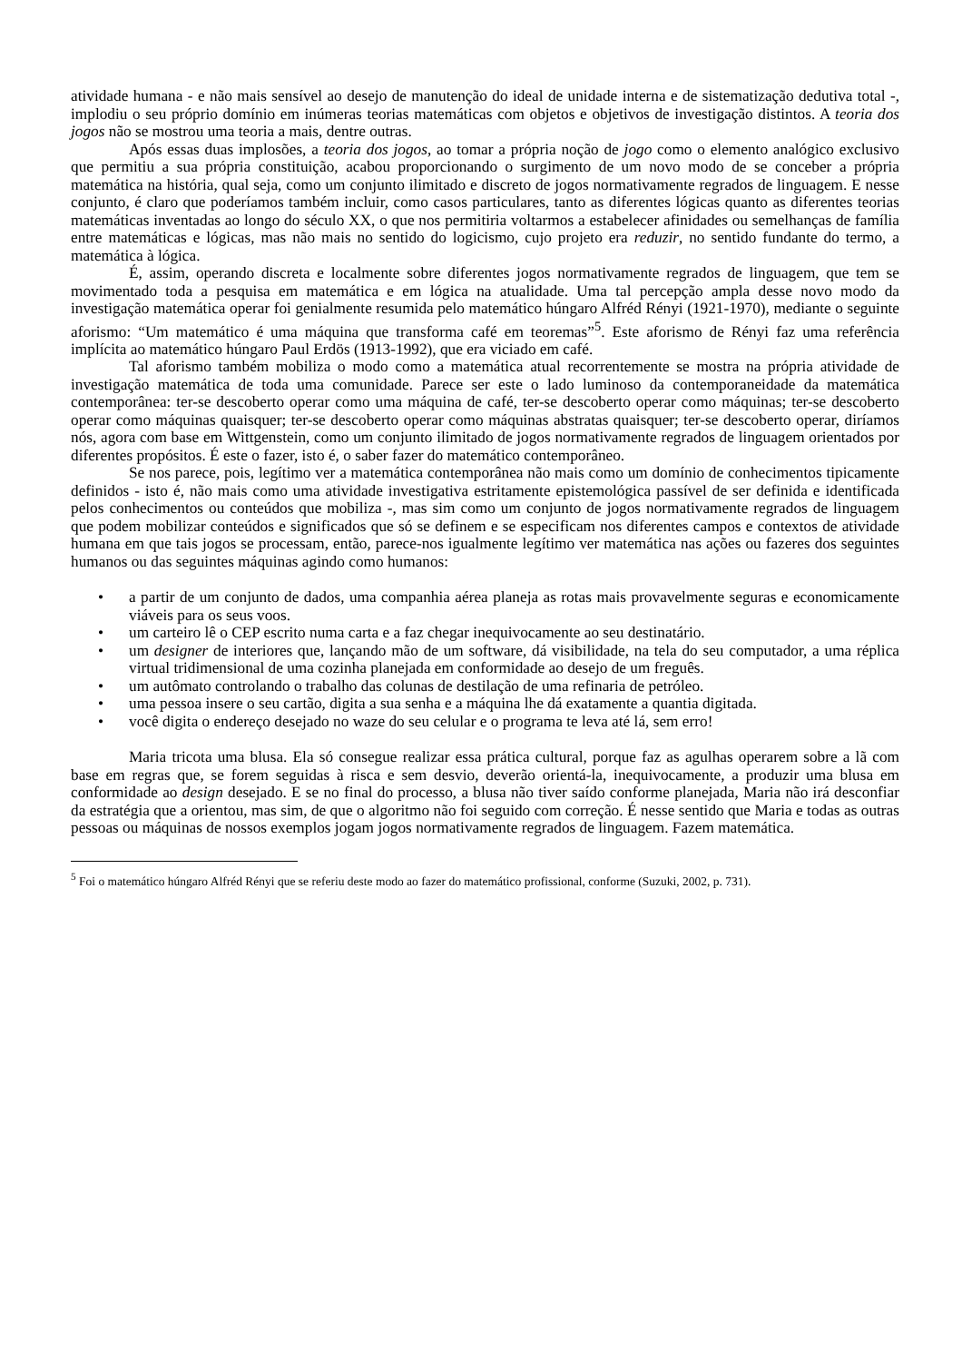atividade humana - e não mais sensível ao desejo de manutenção do ideal de unidade interna e de sistematização dedutiva total -, implodiu o seu próprio domínio em inúmeras teorias matemáticas com objetos e objetivos de investigação distintos. A teoria dos jogos não se mostrou uma teoria a mais, dentre outras.
Após essas duas implosões, a teoria dos jogos, ao tomar a própria noção de jogo como o elemento analógico exclusivo que permitiu a sua própria constituição, acabou proporcionando o surgimento de um novo modo de se conceber a própria matemática na história, qual seja, como um conjunto ilimitado e discreto de jogos normativamente regrados de linguagem. E nesse conjunto, é claro que poderíamos também incluir, como casos particulares, tanto as diferentes lógicas quanto as diferentes teorias matemáticas inventadas ao longo do século XX, o que nos permitiria voltarmos a estabelecer afinidades ou semelhanças de família entre matemáticas e lógicas, mas não mais no sentido do logicismo, cujo projeto era reduzir, no sentido fundante do termo, a matemática à lógica.
É, assim, operando discreta e localmente sobre diferentes jogos normativamente regrados de linguagem, que tem se movimentado toda a pesquisa em matemática e em lógica na atualidade. Uma tal percepção ampla desse novo modo da investigação matemática operar foi genialmente resumida pelo matemático húngaro Alfréd Rényi (1921-1970), mediante o seguinte aforismo: “Um matemático é uma máquina que transforma café em teoremas”<sup>5</sup>. Este aforismo de Rényi faz uma referência implícita ao matemático húngaro Paul Erdös (1913-1992), que era viciado em café.
Tal aforismo também mobiliza o modo como a matemática atual recorrentemente se mostra na própria atividade de investigação matemática de toda uma comunidade. Parece ser este o lado luminoso da contemporaneidade da matemática contemporânea: ter-se descoberto operar como uma máquina de café, ter-se descoberto operar como máquinas; ter-se descoberto operar como máquinas quaisquer; ter-se descoberto operar como máquinas abstratas quaisquer; ter-se descoberto operar, diríamos nós, agora com base em Wittgenstein, como um conjunto ilimitado de jogos normativamente regrados de linguagem orientados por diferentes propósitos. É este o fazer, isto é, o saber fazer do matemático contemporâneo.
Se nos parece, pois, legítimo ver a matemática contemporânea não mais como um domínio de conhecimentos tipicamente definidos - isto é, não mais como uma atividade investigativa estritamente epistemológica passível de ser definida e identificada pelos conhecimentos ou conteúdos que mobiliza -, mas sim como um conjunto de jogos normativamente regrados de linguagem que podem mobilizar conteúdos e significados que só se definem e se especificam nos diferentes campos e contextos de atividade humana em que tais jogos se processam, então, parece-nos igualmente legítimo ver matemática nas ações ou fazeres dos seguintes humanos ou das seguintes máquinas agindo como humanos:
• a partir de um conjunto de dados, uma companhia aérea planeja as rotas mais provavelmente seguras e economicamente viáveis para os seus voos.
• um carteiro lê o CEP escrito numa carta e a faz chegar inequivocamente ao seu destinatário.
• um designer de interiores que, lançando mão de um software, dá visibilidade, na tela do seu computador, a uma réplica virtual tridimensional de uma cozinha planejada em conformidade ao desejo de um freguês.
• um autômato controlando o trabalho das colunas de destilação de uma refinaria de petróleo.
• uma pessoa insere o seu cartão, digita a sua senha e a máquina lhe dá exatamente a quantia digitada.
• você digita o endereço desejado no waze do seu celular e o programa te leva até lá, sem erro!
Maria tricota uma blusa. Ela só consegue realizar essa prática cultural, porque faz as agulhas operarem sobre a lã com base em regras que, se forem seguidas à risca e sem desvio, deverão orientá-la, inequivocamente, a produzir uma blusa em conformidade ao design desejado. E se no final do processo, a blusa não tiver saído conforme planejada, Maria não irá desconfiar da estratégia que a orientou, mas sim, de que o algoritmo não foi seguido com correção. É nesse sentido que Maria e todas as outras pessoas ou máquinas de nossos exemplos jogam jogos normativamente regrados de linguagem. Fazem matemática.
<sup>5</sup> Foi o matemático húngaro Alfréd Rényi que se referiu deste modo ao fazer do matemático profissional, conforme (Suzuki, 2002, p. 731).